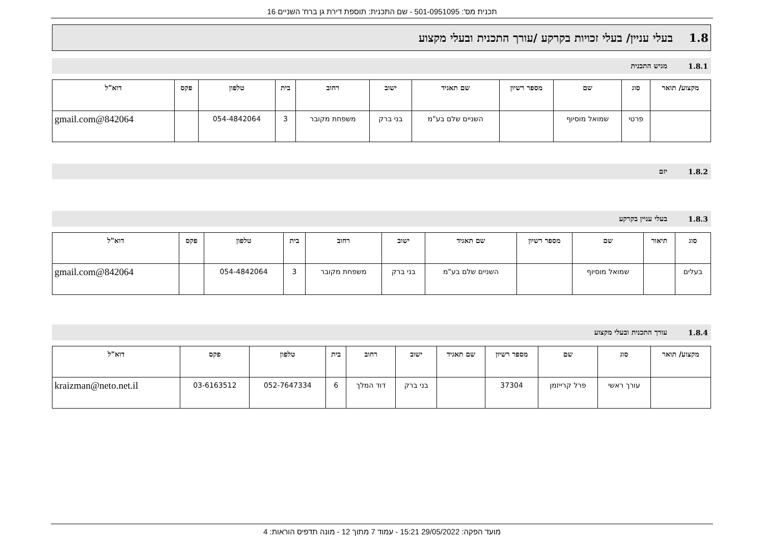תכנית מס': 501-0951095 - שם התכנית: תוספת דירת גן ברח' השניים 16
1.8 בעלי עניין/ בעלי זכויות בקרקע /עורך התכנית ובעלי מקצוע
1.8.1 מגיש התכנית
| מקצוע/ תואר | סוג | שם | מספר רשיון | שם תאגיד | ישוב | רחוב | בית | טלפון | פקס | דוא"ל |
| --- | --- | --- | --- | --- | --- | --- | --- | --- | --- | --- |
| | פרטי | שמואל מוסיוף | | השניים שלם בע"מ | בני ברק | משפחת מקובר | 3 | 054-4842064 | | 842064@gmail.com |
1.8.2 יזם
1.8.3 בעלי עניין בקרקע
| סוג | תיאור | שם | מספר רשיון | שם תאגיד | ישוב | רחוב | בית | טלפון | פקס | דוא"ל |
| --- | --- | --- | --- | --- | --- | --- | --- | --- | --- | --- |
| בעלים | | שמואל מוסיוף | | השניים שלם בע"מ | בני ברק | משפחת מקובר | 3 | 054-4842064 | | 842064@gmail.com |
1.8.4 עורך התכנית ובעלי מקצוע
| מקצוע/ תואר | סוג | שם | מספר רשיון | שם תאגיד | ישוב | רחוב | בית | טלפון | פקס | דוא"ל |
| --- | --- | --- | --- | --- | --- | --- | --- | --- | --- | --- |
| | עורך ראשי | פרל קרייזמן | 37304 | | בני ברק | דוד המלך | 6 | 052-7647334 | 03-6163512 | kraizman@neto.net.il |
מועד הפקה: 29/05/2022 15:21 - עמוד 7 מתוך 12 - מונה תדפיס הוראות: 4